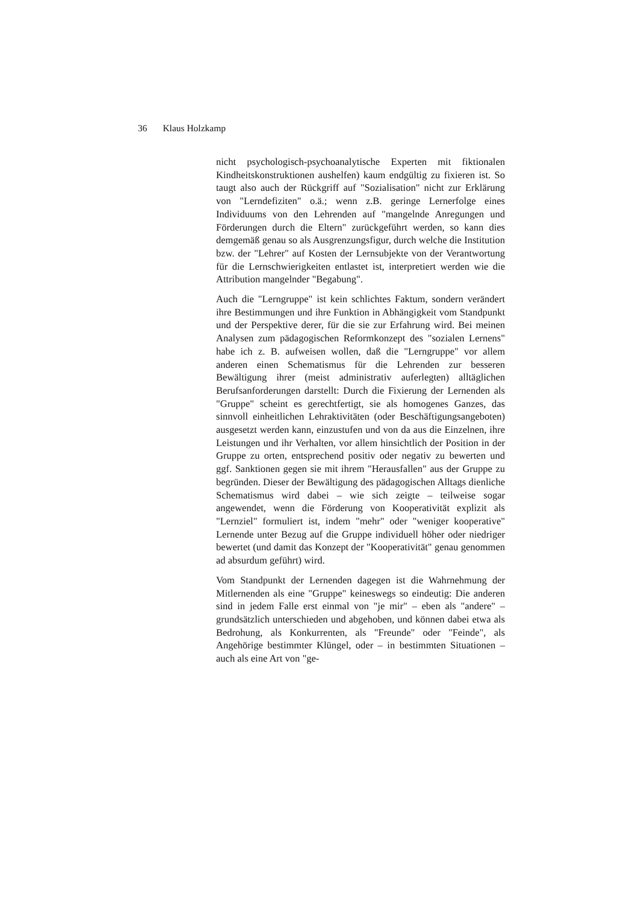36 Klaus Holzkamp
nicht psychologisch-psychoanalytische Experten mit fiktiona­len Kindheitskonstruktionen aushelfen) kaum endgültig zu fixieren ist. So taugt also auch der Rückgriff auf "Sozialisation" nicht zur Erklärung von "Lerndefiziten" o.ä.; wenn z.B. geringe Lernerfolge eines Individuums von den Lehrenden auf "mangelnde Anregungen und Förderungen durch die Eltern" zurückgeführt werden, so kann dies demgemäß genau so als Ausgrenzungsfigur, durch welche die Institution bzw. der "Lehrer" auf Kosten der Lernsubjekte von der Verantwortung für die Lernschwierigkeiten entlastet ist, interpretiert werden wie die Attribution mangelnder "Begabung".
Auch die "Lerngruppe" ist kein schlichtes Faktum, sondern verändert ihre Bestimmungen und ihre Funktion in Abhängig­keit vom Standpunkt und der Perspektive derer, für die sie zur Erfahrung wird. Bei meinen Analysen zum pädagogischen Re­formkonzept des "sozialen Lernens" habe ich z. B. aufweisen wollen, daß die "Lerngruppe" vor allem anderen einen Sche­matismus für die Lehrenden zur besseren Bewältigung ihrer (meist administrativ auferlegten) alltäglichen Berufsanforde­rungen darstellt: Durch die Fixierung der Lernenden als "Gruppe" scheint es gerechtfertigt, sie als homogenes Ganzes, das sinnvoll einheitlichen Lehraktivitäten (oder Beschäfti­gungsangeboten) ausgesetzt werden kann, einzustufen und von da aus die Einzelnen, ihre Leistungen und ihr Verhalten, vor allem hinsichtlich der Position in der Gruppe zu orten, entspre­chend positiv oder negativ zu bewerten und ggf. Sanktionen gegen sie mit ihrem "Herausfallen" aus der Gruppe zu begründen. Dieser der Bewältigung des pädagogischen Alltags dienliche Schematismus wird dabei – wie sich zeigte – teil­weise sogar angewendet, wenn die Förderung von Kooperati­vität explizit als "Lernziel" formuliert ist, indem "mehr" oder "weniger kooperative" Lernende unter Bezug auf die Gruppe individuell höher oder niedriger bewertet (und damit das Konzept der "Kooperativität" genau genommen ad absurdum geführt) wird.
Vom Standpunkt der Lernenden dagegen ist die Wahrnehmung der Mitlernenden als eine "Gruppe" keineswegs so eindeutig: Die anderen sind in jedem Falle erst einmal von "je mir" – eben als "andere" – grundsätzlich unterschieden und abgehoben, und können dabei etwa als Bedrohung, als Konkurrenten, als "Freunde" oder "Feinde", als Angehörige bestimmter Klüngel, oder – in bestimmten Situationen –auch als eine Art von "ge-